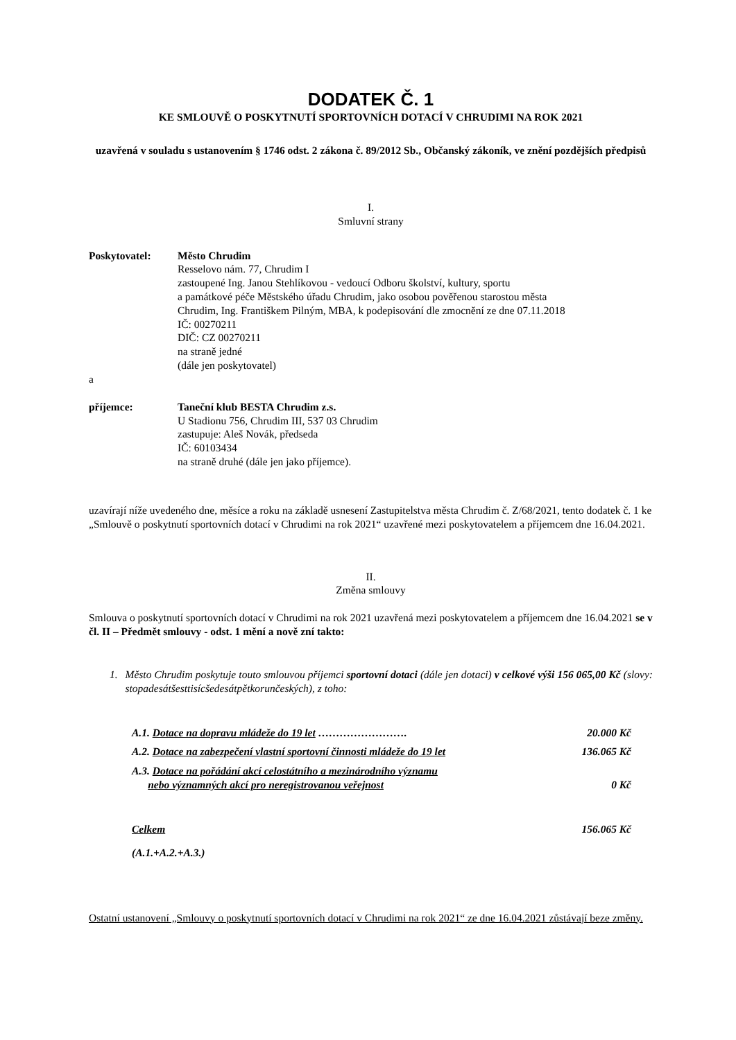DODATEK Č. 1
KE SMLOUVĚ O POSKYTNUTÍ SPORTOVNÍCH DOTACÍ V CHRUDIMI NA ROK 2021
uzavřená v souladu s ustanovením § 1746 odst. 2 zákona č. 89/2012 Sb., Občanský zákoník, ve znění pozdějších předpisů
I.
Smluvní strany
Poskytovatel: Město Chrudim
Resselovo nám. 77, Chrudim I
zastoupené Ing. Janou Stehlíkovou - vedoucí Odboru školství, kultury, sportu
a památkové péče Městského úřadu Chrudim, jako osobou pověřenou starostou města
Chrudim, Ing. Františkem Pilným, MBA, k podepisování dle zmocnění ze dne 07.11.2018
IČ: 00270211
DIČ: CZ 00270211
na straně jedné
(dále jen poskytovatel)
a
příjemce: Taneční klub BESTA Chrudim z.s.
U Stadionu 756, Chrudim III, 537 03 Chrudim
zastupuje: Aleš Novák, předseda
IČ: 60103434
na straně druhé (dále jen jako příjemce).
uzavírají níže uvedeného dne, měsíce a roku na základě usnesení Zastupitelstva města Chrudim č. Z/68/2021, tento dodatek č. 1 ke „Smlouvě o poskytnutí sportovních dotací v Chrudimi na rok 2021“ uzavřené mezi poskytovatelem a příjemcem dne 16.04.2021.
II.
Změna smlouvy
Smlouva o poskytnutí sportovních dotací v Chrudimi na rok 2021 uzavřená mezi poskytovatelem a příjemcem dne 16.04.2021 se v čl. II – Předmět smlouvy - odst. 1 mění a nově zní takto:
1. Město Chrudim poskytuje touto smlouvou příjemci sportovní dotaci (dále jen dotaci) v celkové výši 156 065,00 Kč (slovy: stopadesátšesttisícšedesátpětkorunčeských), z toho:
| A.1. Dotace na dopravu mládeže do 19 let ……………………. | 20.000 Kč |
| A.2. Dotace na zabezpečení vlastní sportovní činnosti mládeže do 19 let | 136.065 Kč |
| A.3. Dotace na pořádání akcí celostátního a mezinárodního významu nebo významných akcí pro neregistrovanou veřejnost | 0 Kč |
| Celkem | 156.065 Kč |
| (A.1.+A.2.+A.3.) | |
Ostatní ustanovení „Smlouvy o poskytnutí sportovních dotací v Chrudimi na rok 2021“ ze dne 16.04.2021 zůstávají beze změny.